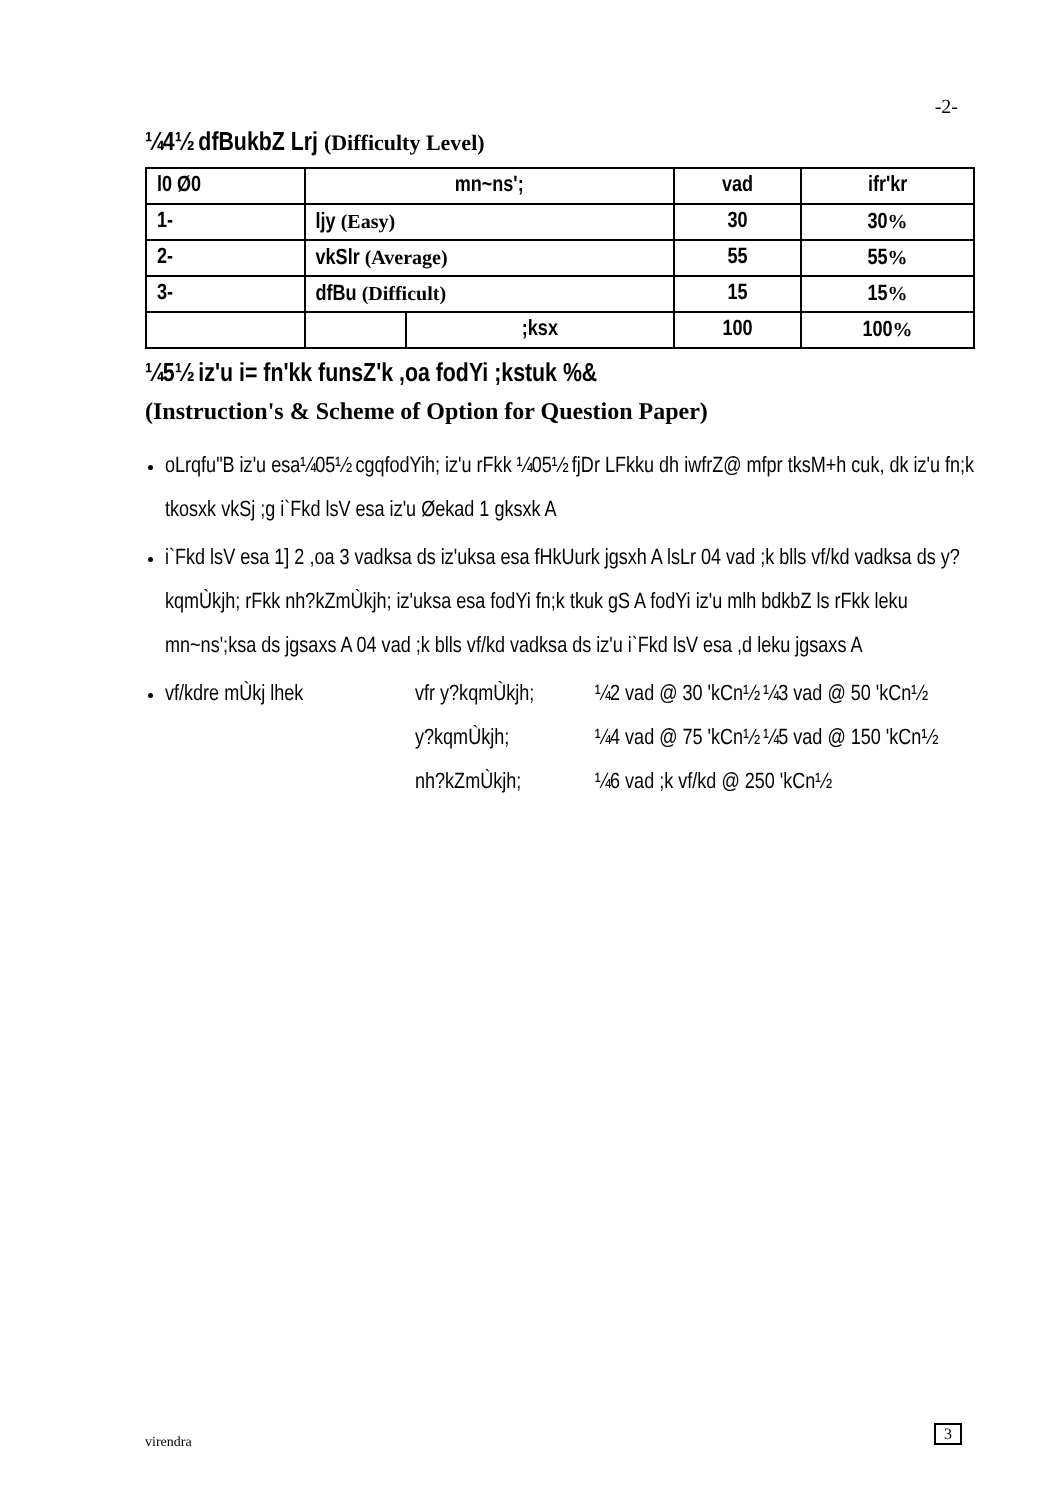-2-
¼4½ dfBukbZ Lrj (Difficulty Level)
| l0 Ø0 | mn~ns'; | | vad | ifr'kr |
| --- | --- | --- | --- | --- |
| 1- | ljy (Easy) | | 30 | 30 % |
| 2- | vkSlr (Average) | | 55 | 55 % |
| 3- | dfBu (Difficult) | | 15 | 15 % |
| | | ;ksx | 100 | 100 % |
¼5½ iz'u i= fn'kk funsZ'k ,oa fodYi ;kstuk %&
(Instruction's & Scheme of Option for Question Paper)
oLrqfu"B iz'u esa¼05½ cgqfodYih; iz'u rFkk ¼05½ fjDr LFkku dh iwfrZ@ mfpr tksM+h cuk, dk iz'u fn;k tkosxk vkSj ;g i`Fkd lsV esa iz'u Øekad 1 gksxk A
i`Fkd lsV esa 1] 2 ,oa 3 vadksa ds iz'uksa esa fHkUurk jgsxh A lsLr 04 vad ;k blls vf/kd vadksa ds y?kqmÙkjh; rFkk nh?kZmÙkjh; iz'uksa esa fodYi fn;k tkuk gS A fodYi iz'u mlh bdkbZ ls rFkk leku mn~ns';ksa ds jgsaxs A 04 vad ;k blls vf/kd vadksa ds iz'u i`Fkd lsV esa ,d leku jgsaxs A
vf/kdre mÙkj lhek vfr y?kqmÙkjh; ¼2 vad @ 30 'kCn½ ¼3 vad @ 50 'kCn½ y?kqmÙkjh; ¼4 vad @ 75 'kCn½ ¼5 vad @ 150 'kCn½ nh?kZmÙkjh; ¼6 vad ;k vf/kd @ 250 'kCn½
virendra 3